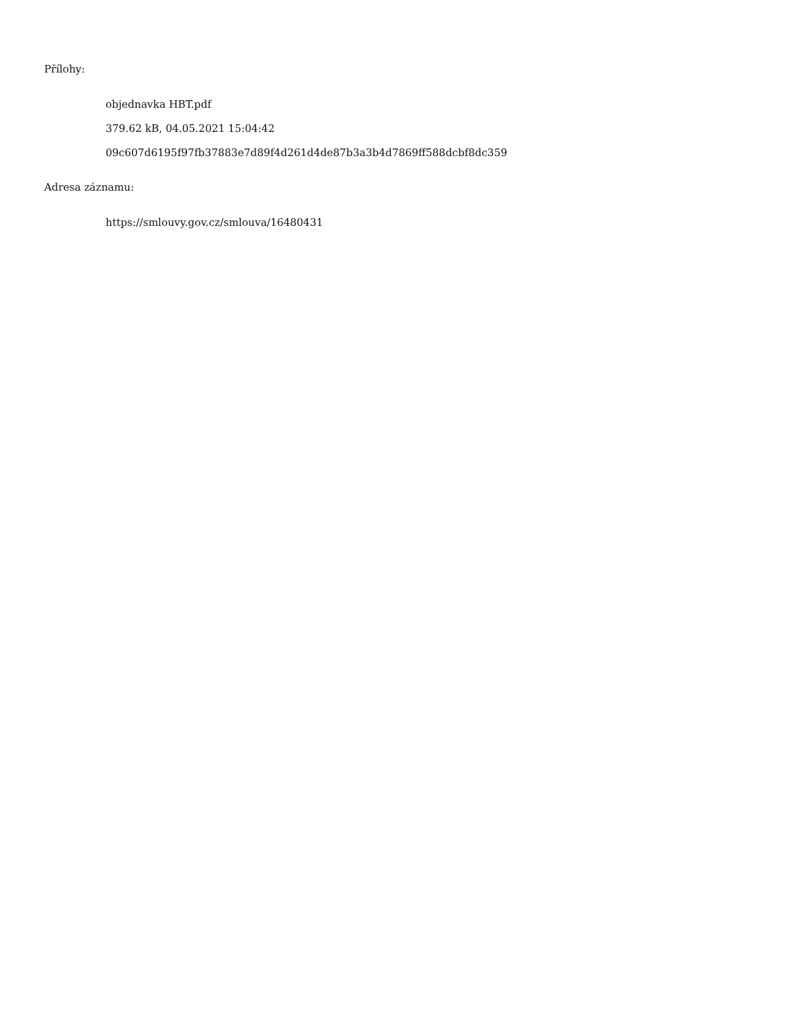Přílohy:
objednavka HBT.pdf
379.62 kB, 04.05.2021 15:04:42
09c607d6195f97fb37883e7d89f4d261d4de87b3a3b4d7869ff588dcbf8dc359
Adresa záznamu:
https://smlouvy.gov.cz/smlouva/16480431